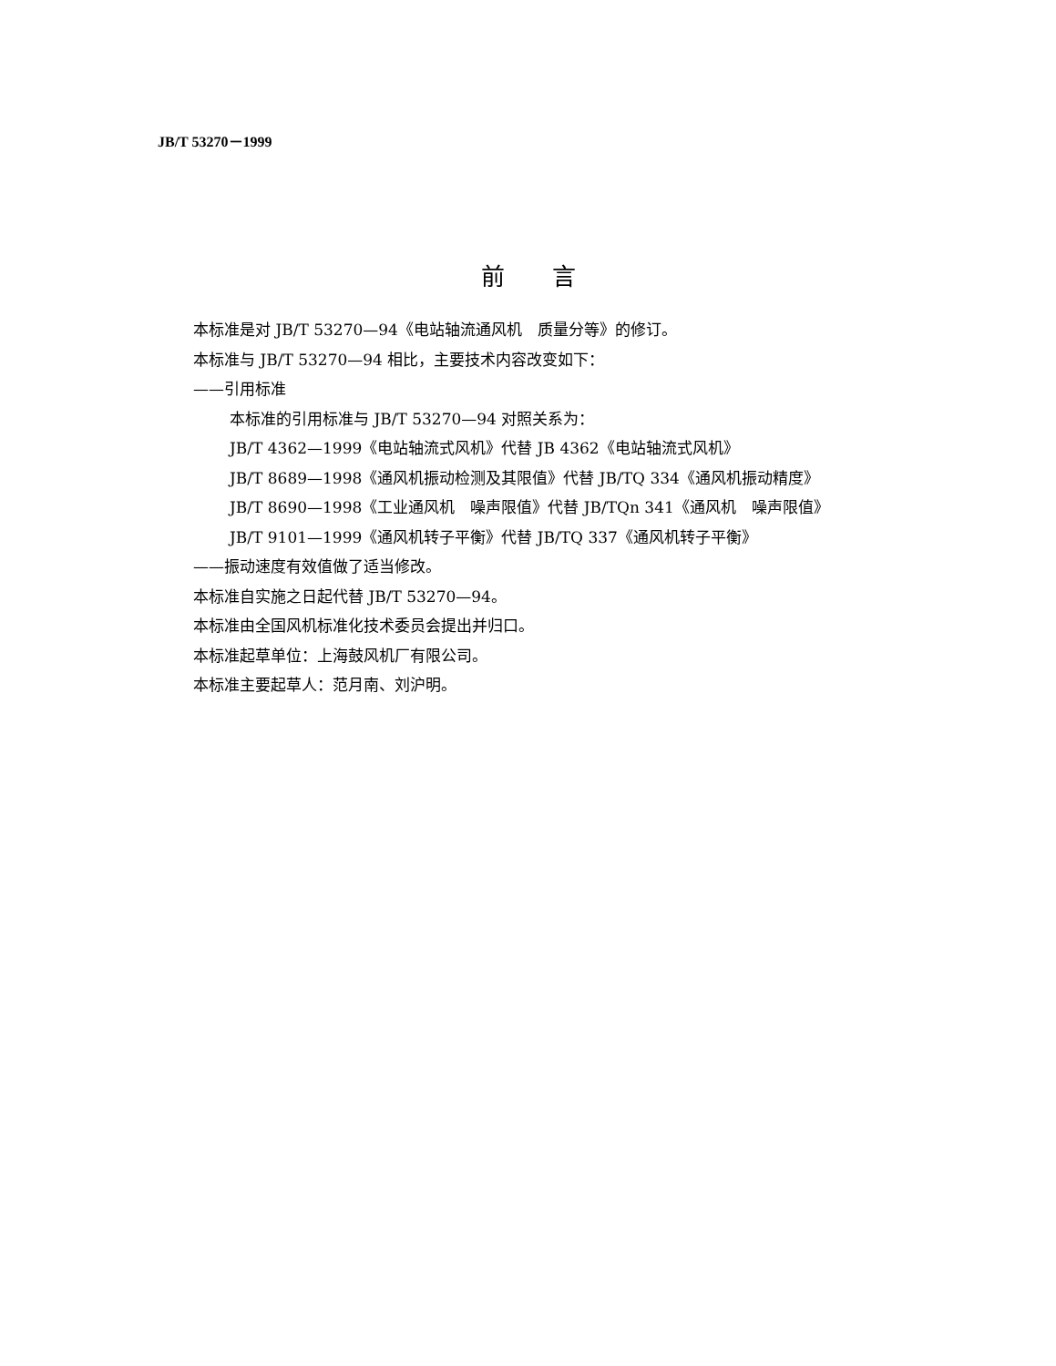JB/T 53270－1999
前　　言
本标准是对 JB/T 53270—94《电站轴流通风机　质量分等》的修订。
本标准与 JB/T 53270—94 相比，主要技术内容改变如下：
——引用标准
本标准的引用标准与 JB/T 53270—94 对照关系为：
JB/T 4362—1999《电站轴流式风机》代替 JB 4362《电站轴流式风机》
JB/T 8689—1998《通风机振动检测及其限值》代替 JB/TQ 334《通风机振动精度》
JB/T 8690—1998《工业通风机　噪声限值》代替 JB/TQn 341《通风机　噪声限值》
JB/T 9101—1999《通风机转子平衡》代替 JB/TQ 337《通风机转子平衡》
——振动速度有效值做了适当修改。
本标准自实施之日起代替 JB/T 53270—94。
本标准由全国风机标准化技术委员会提出并归口。
本标准起草单位：上海鼓风机厂有限公司。
本标准主要起草人：范月南、刘沪明。